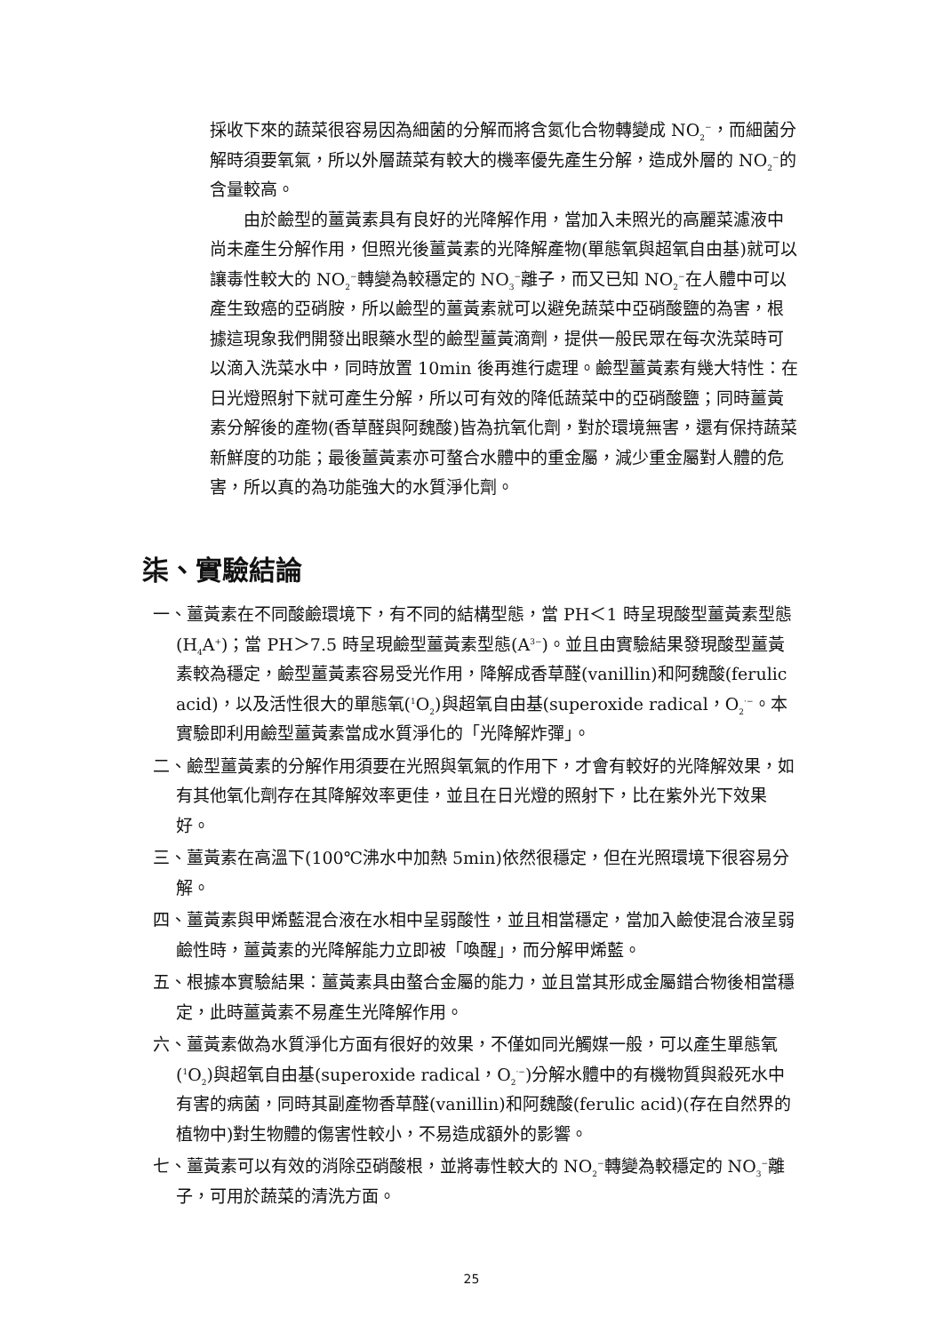採收下來的蔬菜很容易因為細菌的分解而將含氮化合物轉變成 NO<sub>2</sub><sup>−</sup>，而細菌分解時須要氧氣，所以外層蔬菜有較大的機率優先產生分解，造成外層的 NO<sub>2</sub><sup>−</sup>的含量較高。
　　由於鹼型的薑黃素具有良好的光降解作用，當加入未照光的高麗菜濾液中尚未產生分解作用，但照光後薑黃素的光降解產物(單態氧與超氧自由基)就可以讓毒性較大的 NO<sub>2</sub><sup>−</sup>轉變為較穩定的 NO<sub>3</sub><sup>−</sup>離子，而又已知 NO<sub>2</sub><sup>−</sup>在人體中可以產生致癌的亞硝胺，所以鹼型的薑黃素就可以避免蔬菜中亞硝酸鹽的為害，根據這現象我們開發出眼藥水型的鹼型薑黃滴劑，提供一般民眾在每次洗菜時可以滴入洗菜水中，同時放置 10min 後再進行處理。鹼型薑黃素有幾大特性：在日光燈照射下就可產生分解，所以可有效的降低蔬菜中的亞硝酸鹽；同時薑黃素分解後的產物(香草醛與阿魏酸)皆為抗氧化劑，對於環境無害，還有保持蔬菜新鮮度的功能；最後薑黃素亦可螯合水體中的重金屬，減少重金屬對人體的危害，所以真的為功能強大的水質淨化劑。
柒、實驗結論
一、薑黃素在不同酸鹼環境下，有不同的結構型態，當 PH＜1 時呈現酸型薑黃素型態(H<sub>4</sub>A<sup>+</sup>)；當 PH＞7.5 時呈現鹼型薑黃素型態(A<sup>3−</sup>)。並且由實驗結果發現酸型薑黃素較為穩定，鹼型薑黃素容易受光作用，降解成香草醛(vanillin)和阿魏酸(ferulic acid)，以及活性很大的單態氧(<sup>1</sup>O<sub>2</sub>)與超氧自由基(superoxide radical，O<sub>2</sub><sup>·−</sup>。本實驗即利用鹼型薑黃素當成水質淨化的「光降解炸彈」。
二、鹼型薑黃素的分解作用須要在光照與氧氣的作用下，才會有較好的光降解效果，如有其他氧化劑存在其降解效率更佳，並且在日光燈的照射下，比在紫外光下效果好。
三、薑黃素在高溫下(100℃沸水中加熱 5min)依然很穩定，但在光照環境下很容易分解。
四、薑黃素與甲烯藍混合液在水相中呈弱酸性，並且相當穩定，當加入鹼使混合液呈弱鹼性時，薑黃素的光降解能力立即被「喚醒」，而分解甲烯藍。
五、根據本實驗結果：薑黃素具由螯合金屬的能力，並且當其形成金屬錯合物後相當穩定，此時薑黃素不易產生光降解作用。
六、薑黃素做為水質淨化方面有很好的效果，不僅如同光觸媒一般，可以產生單態氧(<sup>1</sup>O<sub>2</sub>)與超氧自由基(superoxide radical，O<sub>2</sub><sup>·−</sup>)分解水體中的有機物質與殺死水中有害的病菌，同時其副產物香草醛(vanillin)和阿魏酸(ferulic acid)(存在自然界的植物中)對生物體的傷害性較小，不易造成額外的影響。
七、薑黃素可以有效的消除亞硝酸根，並將毒性較大的 NO<sub>2</sub><sup>−</sup>轉變為較穩定的 NO<sub>3</sub><sup>−</sup>離子，可用於蔬菜的清洗方面。
25